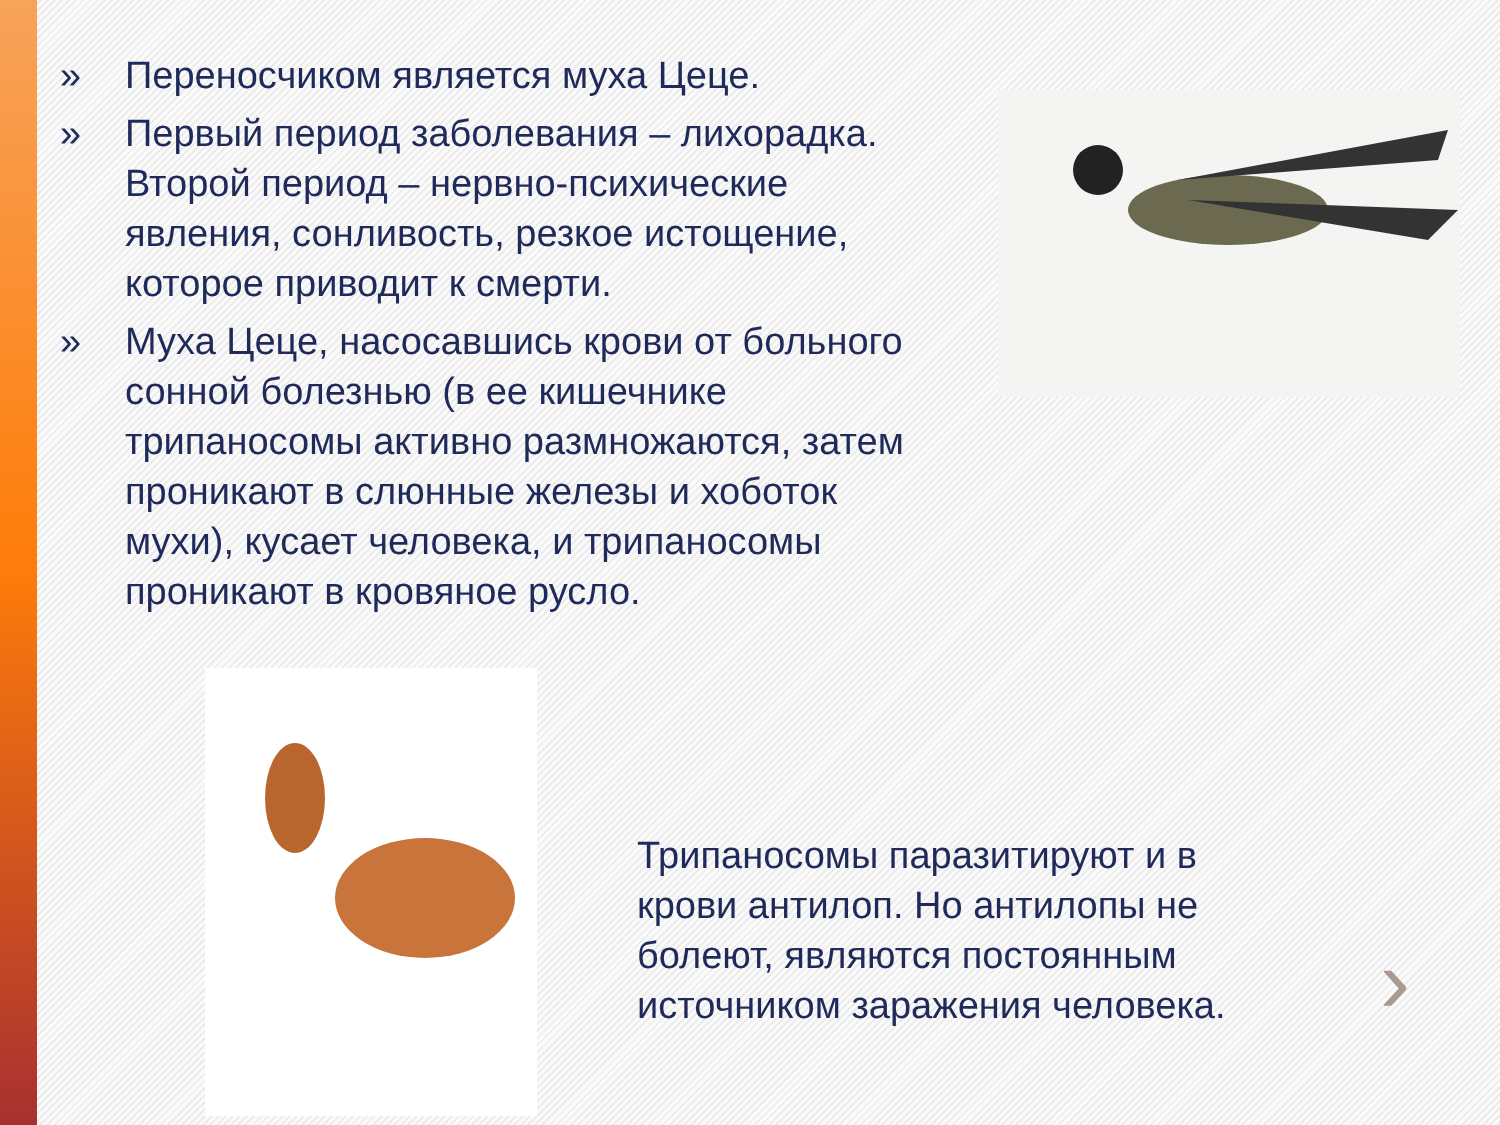» Переносчиком является муха Цеце.
» Первый период заболевания – лихорадка. Второй период – нервно-психические явления, сонливость, резкое истощение, которое приводит к смерти.
» Муха Цеце, насосавшись крови от больного сонной болезнью (в ее кишечнике трипаносомы активно размножаются, затем проникают в слюнные железы и хоботок мухи), кусает человека, и трипаносомы проникают в кровяное русло.
Трипаносомы паразитируют и в крови антилоп. Но антилопы не болеют, являются постоянным источником заражения человека.
›